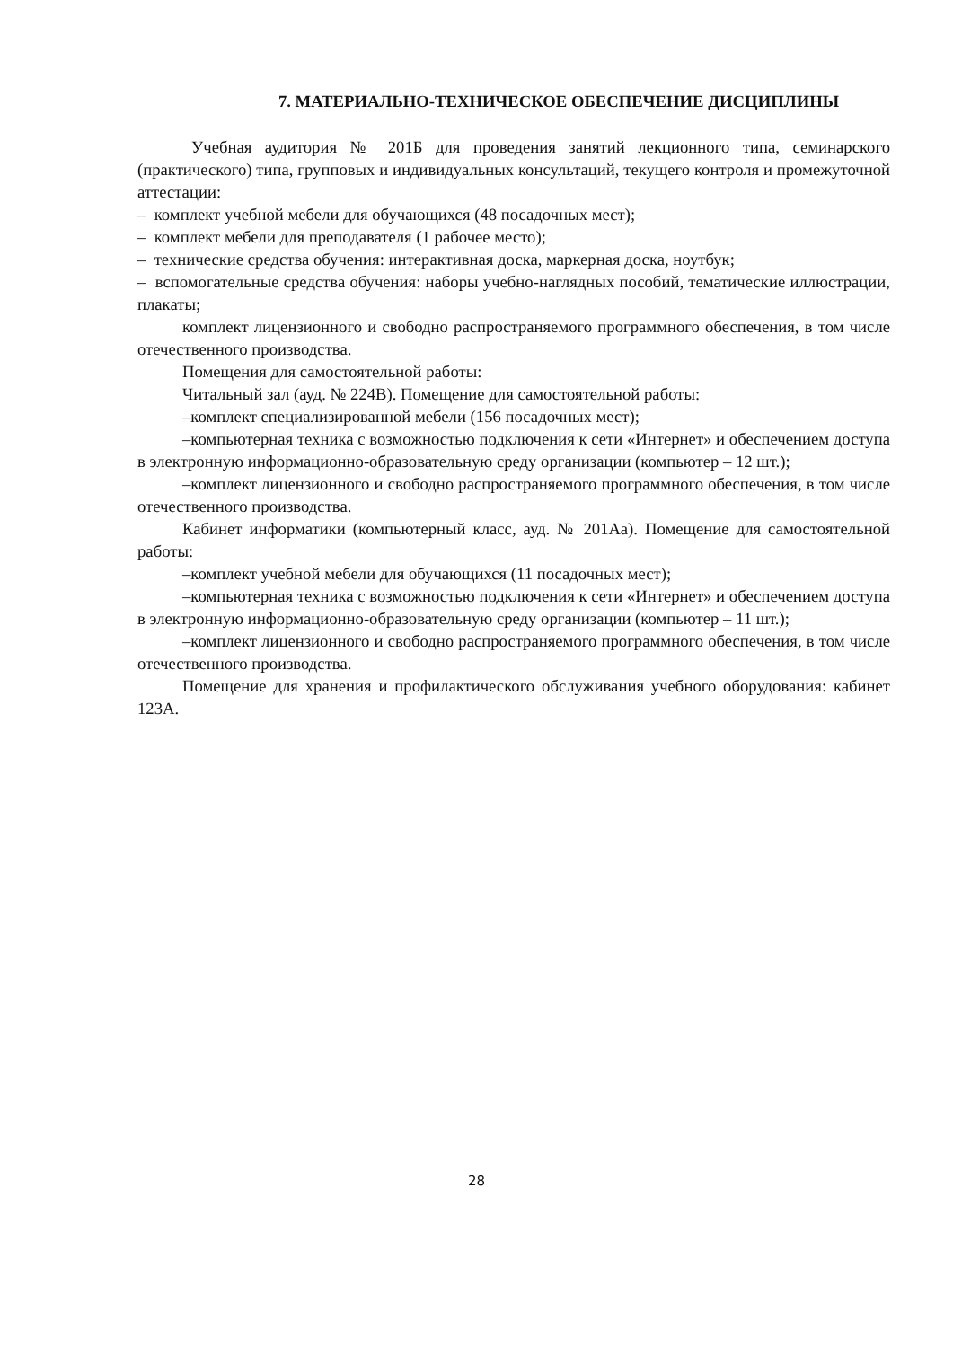7. МАТЕРИАЛЬНО-ТЕХНИЧЕСКОЕ ОБЕСПЕЧЕНИЕ ДИСЦИПЛИНЫ
Учебная аудитория № 201Б для проведения занятий лекционного типа, семинарского (практического) типа, групповых и индивидуальных консультаций, текущего контроля и промежуточной аттестации:
– комплект учебной мебели для обучающихся (48 посадочных мест);
– комплект мебели для преподавателя (1 рабочее место);
– технические средства обучения: интерактивная доска, маркерная доска, ноутбук;
– вспомогательные средства обучения: наборы учебно-наглядных пособий, тематические иллюстрации, плакаты;
комплект лицензионного и свободно распространяемого программного обеспечения, в том числе отечественного производства.
Помещения для самостоятельной работы:
Читальный зал (ауд. № 224В). Помещение для самостоятельной работы:
–комплект специализированной мебели (156 посадочных мест);
–компьютерная техника с возможностью подключения к сети «Интернет» и обеспечением доступа в электронную информационно-образовательную среду организации (компьютер – 12 шт.);
–комплект лицензионного и свободно распространяемого программного обеспечения, в том числе отечественного производства.
Кабинет информатики (компьютерный класс, ауд. № 201Аа). Помещение для самостоятельной работы:
–комплект учебной мебели для обучающихся (11 посадочных мест);
–компьютерная техника с возможностью подключения к сети «Интернет» и обеспечением доступа в электронную информационно-образовательную среду организации (компьютер – 11 шт.);
–комплект лицензионного и свободно распространяемого программного обеспечения, в том числе отечественного производства.
Помещение для хранения и профилактического обслуживания учебного оборудования: кабинет 123А.
28